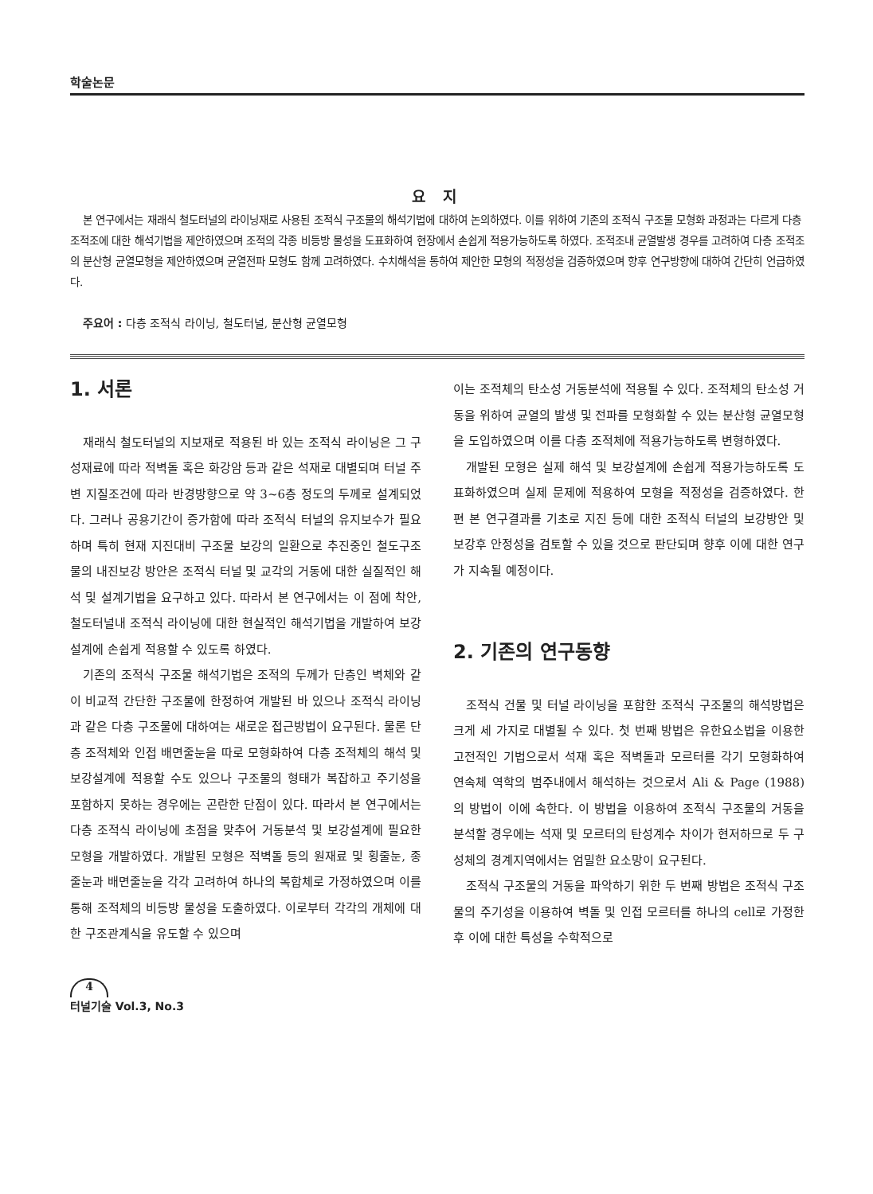학술논문
요 지
본 연구에서는 재래식 철도터널의 라이닝재로 사용된 조적식 구조물의 해석기법에 대하여 논의하였다. 이를 위하여 기존의 조적식 구조물 모형화 과정과는 다르게 다층 조적조에 대한 해석기법을 제안하였으며 조적의 각종 비등방 물성을 도표화하여 현장에서 손쉽게 적용가능하도록 하였다. 조적조내 균열발생 경우를 고려하여 다층 조적조의 분산형 균열모형을 제안하였으며 균열전파 모형도 함께 고려하였다. 수치해석을 통하여 제안한 모형의 적정성을 검증하였으며 향후 연구방향에 대하여 간단히 언급하였다.
주요어 : 다층 조적식 라이닝, 철도터널, 분산형 균열모형
1. 서론
재래식 철도터널의 지보재로 적용된 바 있는 조적식 라이닝은 그 구성재료에 따라 적벽돌 혹은 화강암 등과 같은 석재로 대별되며 터널 주변 지질조건에 따라 반경방향으로 약 3~6층 정도의 두께로 설계되었다. 그러나 공용기간이 증가함에 따라 조적식 터널의 유지보수가 필요하며 특히 현재 지진대비 구조물 보강의 일환으로 추진중인 철도구조물의 내진보강 방안은 조적식 터널 및 교각의 거동에 대한 실질적인 해석 및 설계기법을 요구하고 있다. 따라서 본 연구에서는 이 점에 착안, 철도터널내 조적식 라이닝에 대한 현실적인 해석기법을 개발하여 보강설계에 손쉽게 적용할 수 있도록 하였다.
기존의 조적식 구조물 해석기법은 조적의 두께가 단층인 벽체와 같이 비교적 간단한 구조물에 한정하여 개발된 바 있으나 조적식 라이닝과 같은 다층 구조물에 대하여는 새로운 접근방법이 요구된다. 물론 단층 조적체와 인접 배면줄눈을 따로 모형화하여 다층 조적체의 해석 및 보강설계에 적용할 수도 있으나 구조물의 형태가 복잡하고 주기성을 포함하지 못하는 경우에는 곤란한 단점이 있다. 따라서 본 연구에서는 다층 조적식 라이닝에 초점을 맞추어 거동분석 및 보강설계에 필요한 모형을 개발하였다. 개발된 모형은 적벽돌 등의 원재료 및 횡줄눈, 종줄눈과 배면줄눈을 각각 고려하여 하나의 복합체로 가정하였으며 이를 통해 조적체의 비등방 물성을 도출하였다. 이로부터 각각의 개체에 대한 구조관계식을 유도할 수 있으며
이는 조적체의 탄소성 거동분석에 적용될 수 있다. 조적체의 탄소성 거동을 위하여 균열의 발생 및 전파를 모형화할 수 있는 분산형 균열모형을 도입하였으며 이를 다층 조적체에 적용가능하도록 변형하였다.
개발된 모형은 실제 해석 및 보강설계에 손쉽게 적용가능하도록 도표화하였으며 실제 문제에 적용하여 모형을 적정성을 검증하였다. 한편 본 연구결과를 기초로 지진 등에 대한 조적식 터널의 보강방안 및 보강후 안정성을 검토할 수 있을 것으로 판단되며 향후 이에 대한 연구가 지속될 예정이다.
2. 기존의 연구동향
조적식 건물 및 터널 라이닝을 포함한 조적식 구조물의 해석방법은 크게 세 가지로 대별될 수 있다. 첫 번째 방법은 유한요소법을 이용한 고전적인 기법으로서 석재 혹은 적벽돌과 모르터를 각기 모형화하여 연속체 역학의 범주내에서 해석하는 것으로서 Ali & Page (1988) 의 방법이 이에 속한다. 이 방법을 이용하여 조적식 구조물의 거동을 분석할 경우에는 석재 및 모르터의 탄성계수 차이가 현저하므로 두 구성체의 경계지역에서는 엄밀한 요소망이 요구된다.
조적식 구조물의 거동을 파악하기 위한 두 번째 방법은 조적식 구조물의 주기성을 이용하여 벽돌 및 인접 모르터를 하나의 cell로 가정한 후 이에 대한 특성을 수학적으로
4
터널기술 Vol.3, No.3